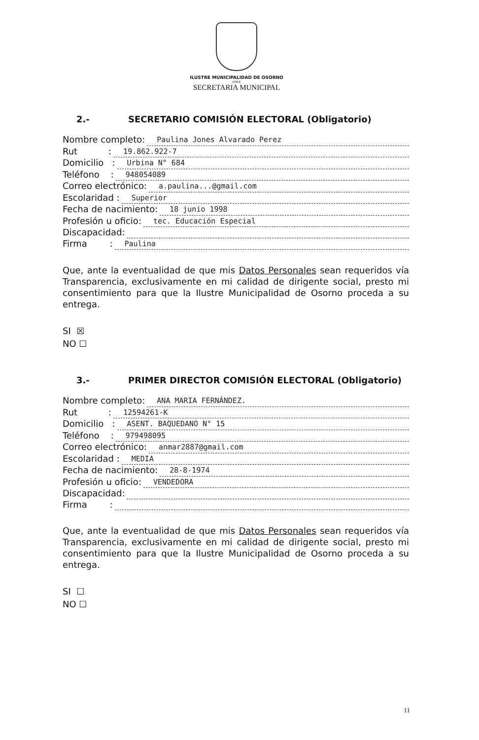ILUSTRE MUNICIPALIDAD DE OSORNO
CHILE
SECRETARIA MUNICIPAL
2.- SECRETARIO COMISIÓN ELECTORAL (Obligatorio)
Nombre completo: Paulina Jones Alvarado Perez
Rut : 19.862.922-7
Domicilio : Urbina N° 684
Teléfono : 948054089
Correo electrónico: a.paulina...@gmail.com
Escolaridad : Superior
Fecha de nacimiento: 18 junio 1998
Profesión u oficio: tec. Educación Especial
Discapacidad:
Firma : Paulina
Que, ante la eventualidad de que mis Datos Personales sean requeridos vía Transparencia, exclusivamente en mi calidad de dirigente social, presto mi consentimiento para que la Ilustre Municipalidad de Osorno proceda a su entrega.
SI ☒
NO ☐
3.- PRIMER DIRECTOR COMISIÓN ELECTORAL (Obligatorio)
Nombre completo: ANA MARIA FERNÁNDEZ.
Rut : 12594261-K
Domicilio : ASENT. BAQUEDANO N° 15
Teléfono : 979498095
Correo electrónico: anmar2887@gmail.com
Escolaridad : MEDIA
Fecha de nacimiento: 28-8-1974
Profesión u oficio: VENDEDORA
Discapacidad:
Firma :
Que, ante la eventualidad de que mis Datos Personales sean requeridos vía Transparencia, exclusivamente en mi calidad de dirigente social, presto mi consentimiento para que la Ilustre Municipalidad de Osorno proceda a su entrega.
SI ☐
NO ☐
11